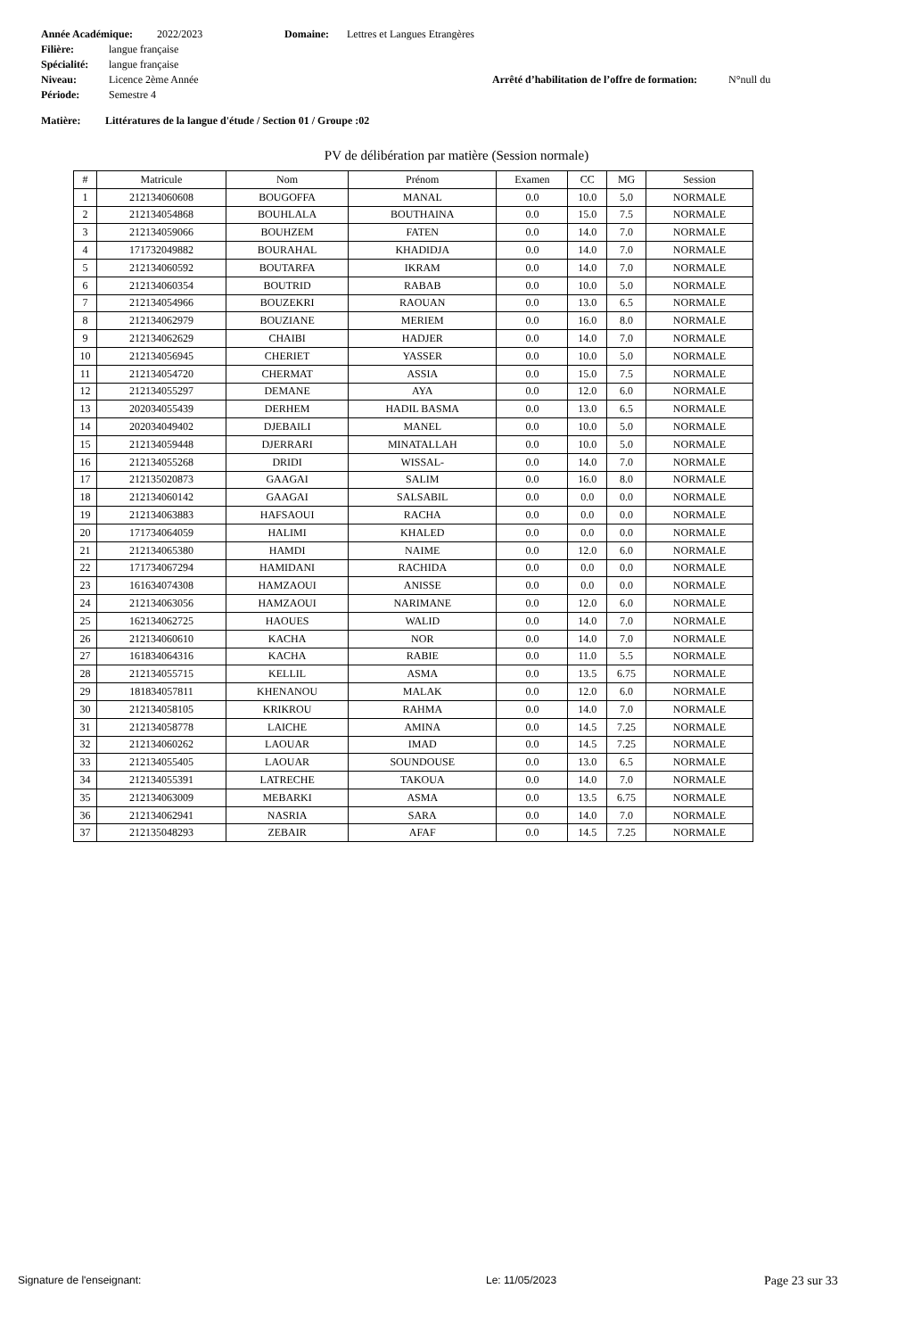Année Académique: 2022/2023 Domaine: Lettres et Langues Etrangères
Filière: langue française
Spécialité: langue française
Niveau: Licence 2ème Année Arrêté d’habilitation de l’offre de formation: N°null du
Période: Semestre 4
Matière: Littératures de la langue d'étude / Section 01 / Groupe :02
PV de délibération par matière (Session normale)
| # | Matricule | Nom | Prénom | Examen | CC | MG | Session |
| --- | --- | --- | --- | --- | --- | --- | --- |
| 1 | 212134060608 | BOUGOFFA | MANAL | 0.0 | 10.0 | 5.0 | NORMALE |
| 2 | 212134054868 | BOUHLALA | BOUTHAINA | 0.0 | 15.0 | 7.5 | NORMALE |
| 3 | 212134059066 | BOUHZEM | FATEN | 0.0 | 14.0 | 7.0 | NORMALE |
| 4 | 171732049882 | BOURAHAL | KHADIDJA | 0.0 | 14.0 | 7.0 | NORMALE |
| 5 | 212134060592 | BOUTARFA | IKRAM | 0.0 | 14.0 | 7.0 | NORMALE |
| 6 | 212134060354 | BOUTRID | RABAB | 0.0 | 10.0 | 5.0 | NORMALE |
| 7 | 212134054966 | BOUZEKRI | RAOUAN | 0.0 | 13.0 | 6.5 | NORMALE |
| 8 | 212134062979 | BOUZIANE | MERIEM | 0.0 | 16.0 | 8.0 | NORMALE |
| 9 | 212134062629 | CHAIBI | HADJER | 0.0 | 14.0 | 7.0 | NORMALE |
| 10 | 212134056945 | CHERIET | YASSER | 0.0 | 10.0 | 5.0 | NORMALE |
| 11 | 212134054720 | CHERMAT | ASSIA | 0.0 | 15.0 | 7.5 | NORMALE |
| 12 | 212134055297 | DEMANE | AYA | 0.0 | 12.0 | 6.0 | NORMALE |
| 13 | 202034055439 | DERHEM | HADIL BASMA | 0.0 | 13.0 | 6.5 | NORMALE |
| 14 | 202034049402 | DJEBAILI | MANEL | 0.0 | 10.0 | 5.0 | NORMALE |
| 15 | 212134059448 | DJERRARI | MINATALLAH | 0.0 | 10.0 | 5.0 | NORMALE |
| 16 | 212134055268 | DRIDI | WISSAL- | 0.0 | 14.0 | 7.0 | NORMALE |
| 17 | 212135020873 | GAAGAI | SALIM | 0.0 | 16.0 | 8.0 | NORMALE |
| 18 | 212134060142 | GAAGAI | SALSABIL | 0.0 | 0.0 | 0.0 | NORMALE |
| 19 | 212134063883 | HAFSAOUI | RACHA | 0.0 | 0.0 | 0.0 | NORMALE |
| 20 | 171734064059 | HALIMI | KHALED | 0.0 | 0.0 | 0.0 | NORMALE |
| 21 | 212134065380 | HAMDI | NAIME | 0.0 | 12.0 | 6.0 | NORMALE |
| 22 | 171734067294 | HAMIDANI | RACHIDA | 0.0 | 0.0 | 0.0 | NORMALE |
| 23 | 161634074308 | HAMZAOUI | ANISSE | 0.0 | 0.0 | 0.0 | NORMALE |
| 24 | 212134063056 | HAMZAOUI | NARIMANE | 0.0 | 12.0 | 6.0 | NORMALE |
| 25 | 162134062725 | HAOUES | WALID | 0.0 | 14.0 | 7.0 | NORMALE |
| 26 | 212134060610 | KACHA | NOR | 0.0 | 14.0 | 7.0 | NORMALE |
| 27 | 161834064316 | KACHA | RABIE | 0.0 | 11.0 | 5.5 | NORMALE |
| 28 | 212134055715 | KELLIL | ASMA | 0.0 | 13.5 | 6.75 | NORMALE |
| 29 | 181834057811 | KHENANOU | MALAK | 0.0 | 12.0 | 6.0 | NORMALE |
| 30 | 212134058105 | KRIKROU | RAHMA | 0.0 | 14.0 | 7.0 | NORMALE |
| 31 | 212134058778 | LAICHE | AMINA | 0.0 | 14.5 | 7.25 | NORMALE |
| 32 | 212134060262 | LAOUAR | IMAD | 0.0 | 14.5 | 7.25 | NORMALE |
| 33 | 212134055405 | LAOUAR | SOUNDOUSE | 0.0 | 13.0 | 6.5 | NORMALE |
| 34 | 212134055391 | LATRECHE | TAKOUA | 0.0 | 14.0 | 7.0 | NORMALE |
| 35 | 212134063009 | MEBARKI | ASMA | 0.0 | 13.5 | 6.75 | NORMALE |
| 36 | 212134062941 | NASRIA | SARA | 0.0 | 14.0 | 7.0 | NORMALE |
| 37 | 212135048293 | ZEBAIR | AFAF | 0.0 | 14.5 | 7.25 | NORMALE |
Signature de l'enseignant: Le: 11/05/2023 Page 23 sur 33